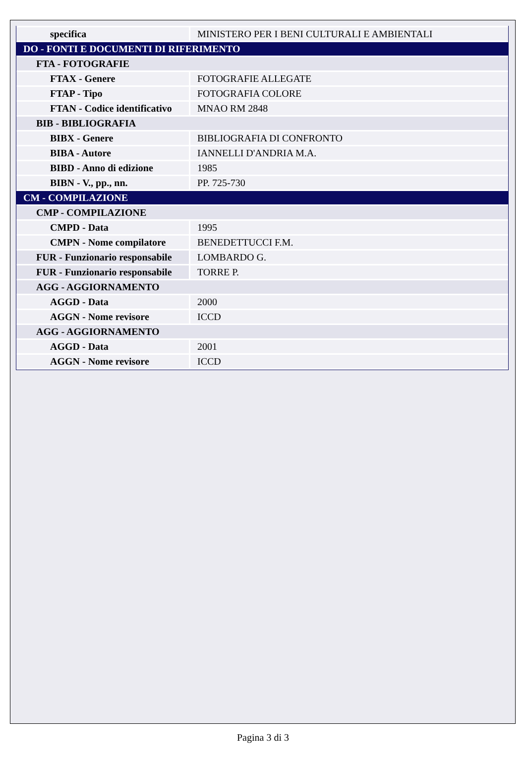| specifica | MINISTERO PER I BENI CULTURALI E AMBIENTALI |
| DO - FONTI E DOCUMENTI DI RIFERIMENTO | |
| FTA - FOTOGRAFIE | |
| FTAX - Genere | FOTOGRAFIE ALLEGATE |
| FTAP - Tipo | FOTOGRAFIA COLORE |
| FTAN - Codice identificativo | MNAO RM 2848 |
| BIB - BIBLIOGRAFIA | |
| BIBX - Genere | BIBLIOGRAFIA DI CONFRONTO |
| BIBA - Autore | IANNELLI D'ANDRIA M.A. |
| BIBD - Anno di edizione | 1985 |
| BIBN - V., pp., nn. | PP. 725-730 |
| CM - COMPILAZIONE | |
| CMP - COMPILAZIONE | |
| CMPD - Data | 1995 |
| CMPN - Nome compilatore | BENEDETTUCCI F.M. |
| FUR - Funzionario responsabile | LOMBARDO G. |
| FUR - Funzionario responsabile | TORRE P. |
| AGG - AGGIORNAMENTO | |
| AGGD - Data | 2000 |
| AGGN - Nome revisore | ICCD |
| AGG - AGGIORNAMENTO | |
| AGGD - Data | 2001 |
| AGGN - Nome revisore | ICCD |
Pagina 3 di 3